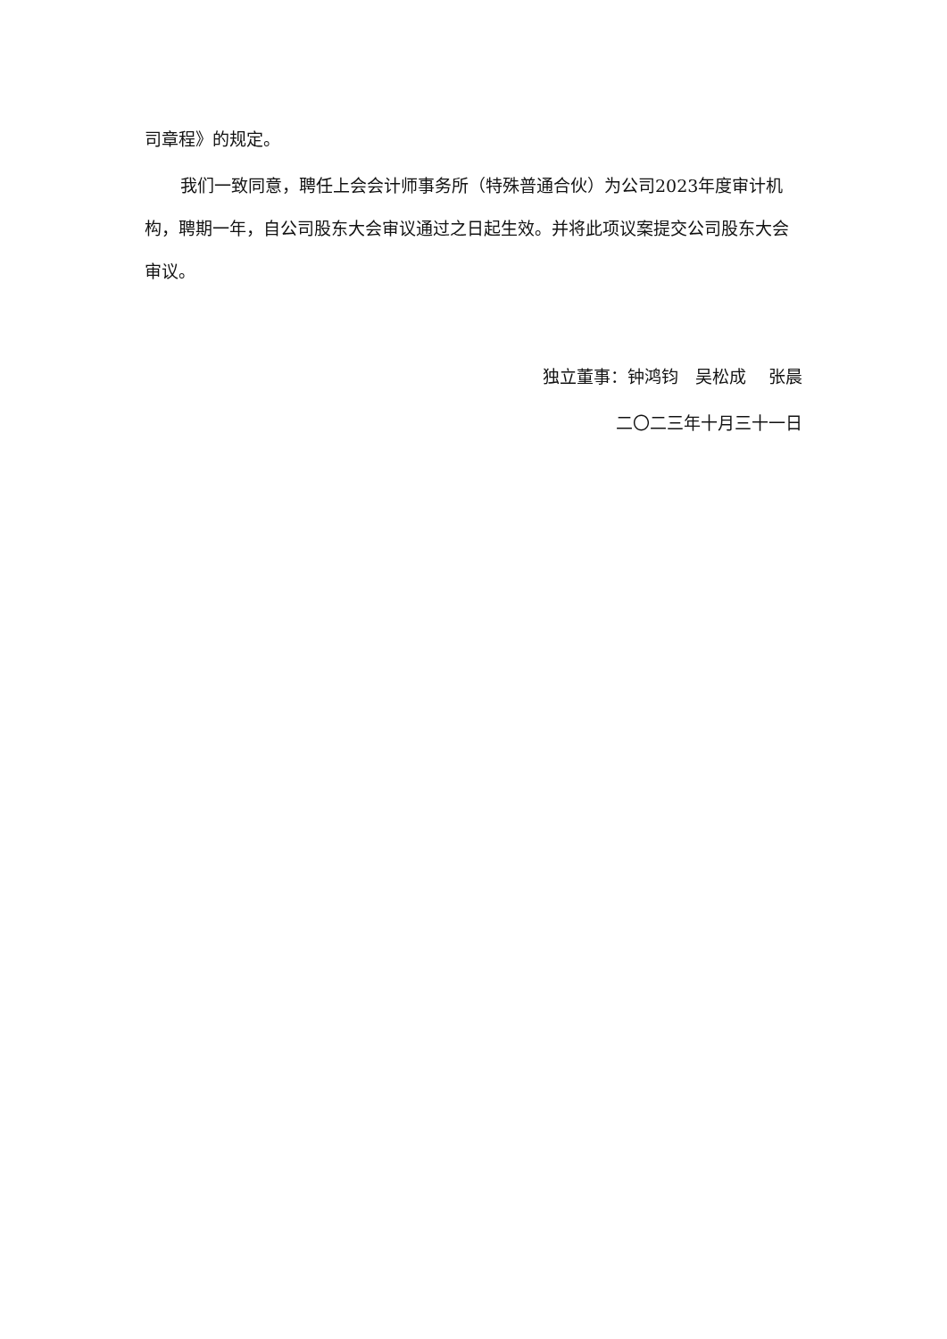司章程》的规定。
我们一致同意，聘任上会会计师事务所（特殊普通合伙）为公司2023年度审计机构，聘期一年，自公司股东大会审议通过之日起生效。并将此项议案提交公司股东大会审议。
独立董事：钟鸿钧　吴松成　 张晨
二〇二三年十月三十一日